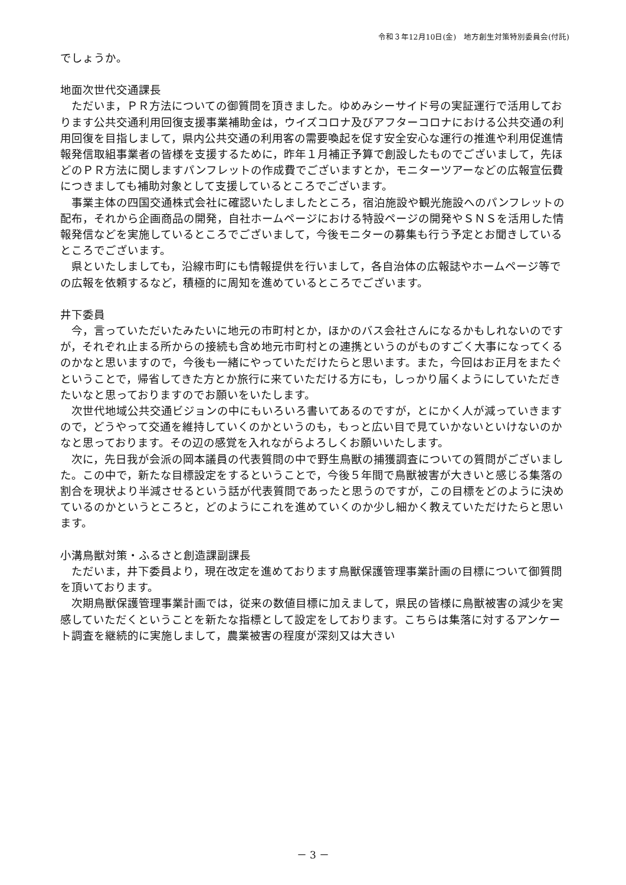令和３年12月10日(金)　地方創生対策特別委員会(付託)
でしょうか。
地面次世代交通課長
ただいま，ＰＲ方法についての御質問を頂きました。ゆめみシーサイド号の実証運行で活用しております公共交通利用回復支援事業補助金は，ウイズコロナ及びアフターコロナにおける公共交通の利用回復を目指しまして，県内公共交通の利用客の需要喚起を促す安全安心な運行の推進や利用促進情報発信取組事業者の皆様を支援するために，昨年１月補正予算で創設したものでございまして，先ほどのＰＲ方法に関しますパンフレットの作成費でございますとか，モニターツアーなどの広報宣伝費につきましても補助対象として支援しているところでございます。
事業主体の四国交通株式会社に確認いたしましたところ，宿泊施設や観光施設へのパンフレットの配布，それから企画商品の開発，自社ホームページにおける特設ページの開発やＳＮＳを活用した情報発信などを実施しているところでございまして，今後モニターの募集も行う予定とお聞きしているところでございます。
県といたしましても，沿線市町にも情報提供を行いまして，各自治体の広報誌やホームページ等での広報を依頼するなど，積極的に周知を進めているところでございます。
井下委員
今，言っていただいたみたいに地元の市町村とか，ほかのバス会社さんになるかもしれないのですが，それぞれ止まる所からの接続も含め地元市町村との連携というのがものすごく大事になってくるのかなと思いますので，今後も一緒にやっていただけたらと思います。また，今回はお正月をまたぐということで，帰省してきた方とか旅行に来ていただける方にも，しっかり届くようにしていただきたいなと思っておりますのでお願いをいたします。
次世代地域公共交通ビジョンの中にもいろいろ書いてあるのですが，とにかく人が減っていきますので，どうやって交通を維持していくのかというのも，もっと広い目で見ていかないといけないのかなと思っております。その辺の感覚を入れながらよろしくお願いいたします。
次に，先日我が会派の岡本議員の代表質問の中で野生鳥獣の捕獲調査についての質問がございました。この中で，新たな目標設定をするということで，今後５年間で鳥獣被害が大きいと感じる集落の割合を現状より半減させるという話が代表質問であったと思うのですが，この目標をどのように決めているのかというところと，どのようにこれを進めていくのか少し細かく教えていただけたらと思います。
小溝鳥獣対策・ふるさと創造課副課長
ただいま，井下委員より，現在改定を進めております鳥獣保護管理事業計画の目標について御質問を頂いております。
次期鳥獣保護管理事業計画では，従来の数値目標に加えまして，県民の皆様に鳥獣被害の減少を実感していただくということを新たな指標として設定をしております。こちらは集落に対するアンケート調査を継続的に実施しまして，農業被害の程度が深刻又は大きい
－ 3 －